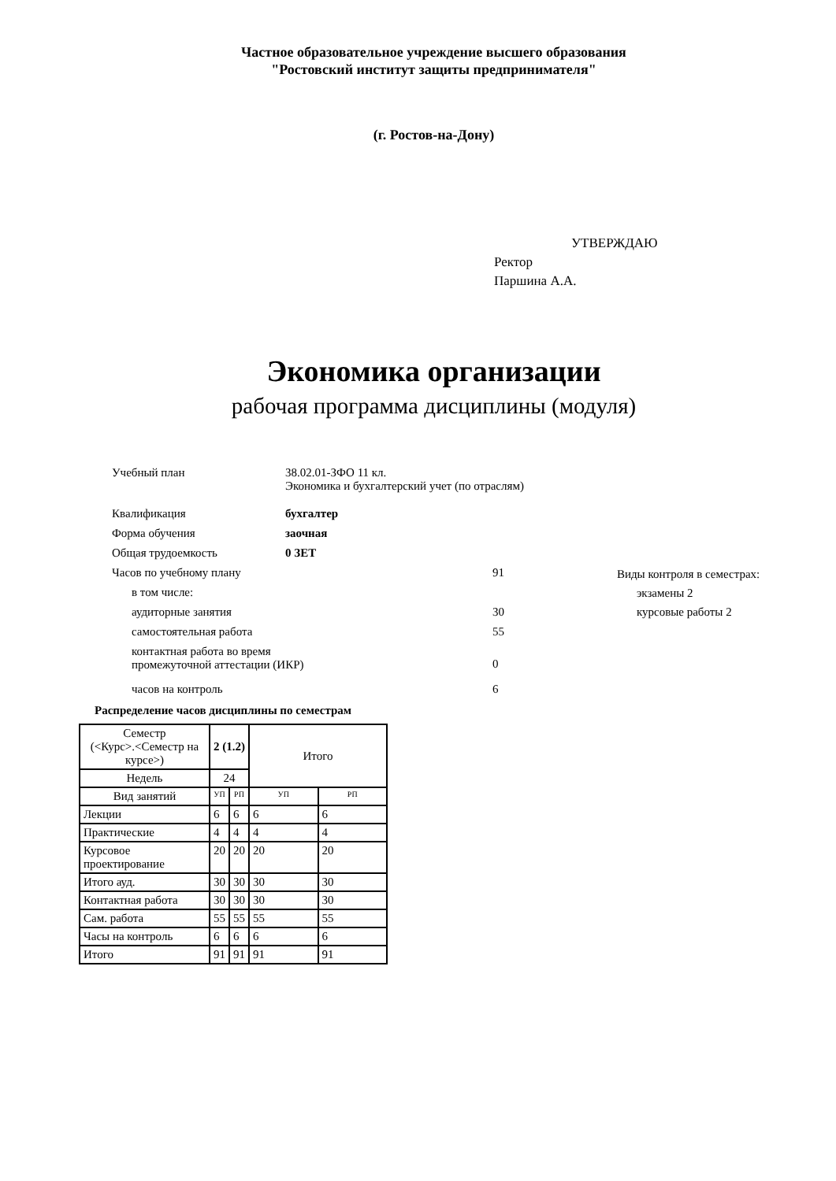Частное образовательное учреждение высшего образования
"Ростовский институт защиты предпринимателя"
(г. Ростов-на-Дону)
УТВЕРЖДАЮ
Ректор
Паршина А.А.
Экономика организации
рабочая программа дисциплины (модуля)
| Учебный план | 38.02.01-ЗФО 11 кл. Экономика и бухгалтерский учет (по отраслям) | |
| Квалификация | бухгалтер | |
| Форма обучения | заочная | |
| Общая трудоемкость | 0 ЗЕТ | |
| Часов по учебному плану | | 91 |
| в том числе: | | |
| аудиторные занятия | | 30 |
| самостоятельная работа | | 55 |
| контактная работа во время промежуточной аттестации (ИКР) | | 0 |
| часов на контроль | | 6 |
Виды контроля в семестрах:
экзамены 2
курсовые работы 2
Распределение часов дисциплины по семестрам
| Семестр (<Курс>.<Семестр на курсе>) | 2 (1.2) | | Итого | |
| --- | --- | --- | --- | --- |
| Недель | 24 | | | |
| Вид занятий | УП | РП | УП | РП |
| Лекции | 6 | 6 | 6 | 6 |
| Практические | 4 | 4 | 4 | 4 |
| Курсовое проектирование | 20 | 20 | 20 | 20 |
| Итого ауд. | 30 | 30 | 30 | 30 |
| Контактная работа | 30 | 30 | 30 | 30 |
| Сам. работа | 55 | 55 | 55 | 55 |
| Часы на контроль | 6 | 6 | 6 | 6 |
| Итого | 91 | 91 | 91 | 91 |